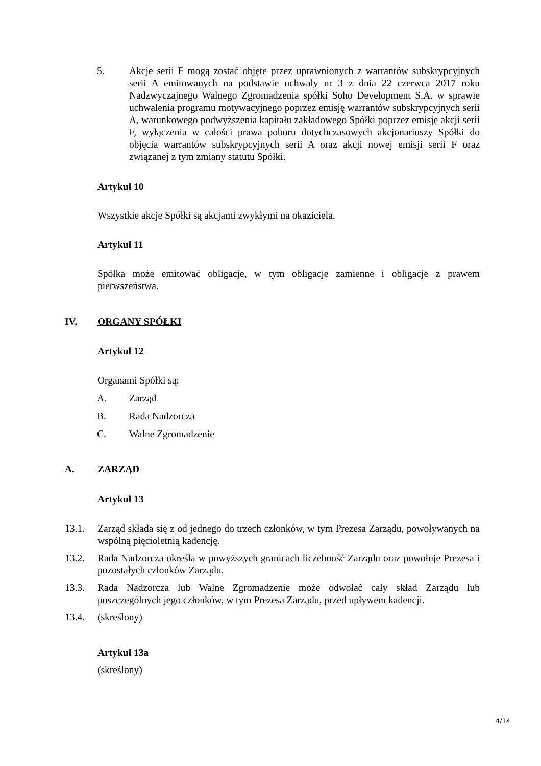5. Akcje serii F mogą zostać objęte przez uprawnionych z warrantów subskrypcyjnych serii A emitowanych na podstawie uchwały nr 3 z dnia 22 czerwca 2017 roku Nadzwyczajnego Walnego Zgromadzenia spółki Soho Development S.A. w sprawie uchwalenia programu motywacyjnego poprzez emisję warrantów subskrypcyjnych serii A, warunkowego podwyższenia kapitału zakładowego Spółki poprzez emisję akcji serii F, wyłączenia w całości prawa poboru dotychczasowych akcjonariuszy Spółki do objęcia warrantów subskrypcyjnych serii A oraz akcji nowej emisji serii F oraz związanej z tym zmiany statutu Spółki.
Artykuł 10
Wszystkie akcje Spółki są akcjami zwykłymi na okaziciela.
Artykuł 11
Spółka może emitować obligacje, w tym obligacje zamienne i obligacje z prawem pierwszeństwa.
IV. ORGANY SPÓŁKI
Artykuł 12
Organami Spółki są:
A. Zarząd
B. Rada Nadzorcza
C. Walne Zgromadzenie
A. ZARZĄD
Artykuł 13
13.1. Zarząd składa się z od jednego do trzech członków, w tym Prezesa Zarządu, powoływanych na wspólną pięcioletnią kadencję.
13.2. Rada Nadzorcza określa w powyższych granicach liczebność Zarządu oraz powołuje Prezesa i pozostałych członków Zarządu.
13.3. Rada Nadzorcza lub Walne Zgromadzenie może odwołać cały skład Zarządu lub poszczególnych jego członków, w tym Prezesa Zarządu, przed upływem kadencji.
13.4. (skreślony)
Artykuł 13a
(skreślony)
4/14